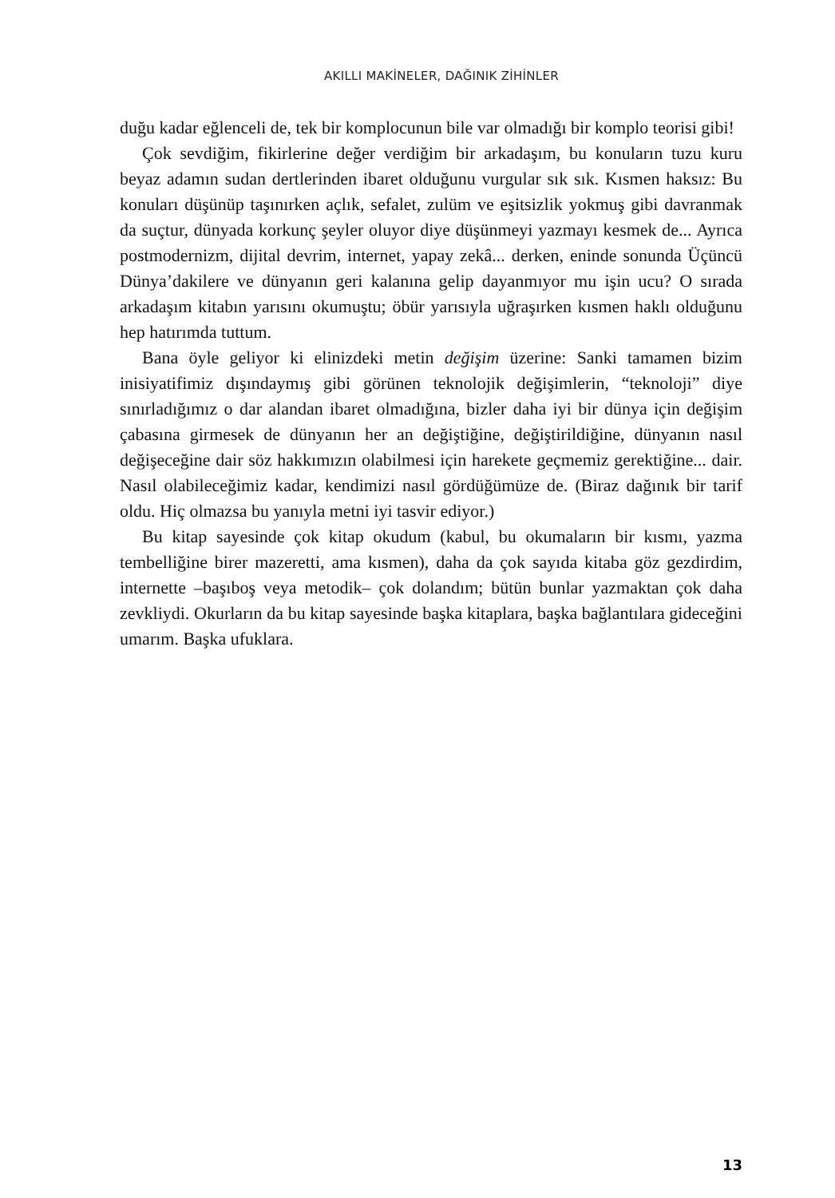AKILLI MAKİNELER, DAĞINIK ZİHİNLER
duğu kadar eğlenceli de, tek bir komplocunun bile var olmadığı bir komplo teorisi gibi!
Çok sevdiğim, fikirlerine değer verdiğim bir arkadaşım, bu konuların tuzu kuru beyaz adamın sudan dertlerinden ibaret olduğunu vurgular sık sık. Kısmen haksız: Bu konuları düşünüp taşınırken açlık, sefalet, zulüm ve eşitsizlik yokmuş gibi davranmak da suçtur, dünyada korkunç şeyler oluyor diye düşünmeyi yazmayı kesmek de... Ayrıca postmodernizm, dijital devrim, internet, yapay zekâ... derken, eninde sonunda Üçüncü Dünya’dakilere ve dünyanın geri kalanına gelip dayanmıyor mu işin ucu? O sırada arkadaşım kitabın yarısını okumuştu; öbür yarısıyla uğraşırken kısmen haklı olduğunu hep hatırımda tuttum.
Bana öyle geliyor ki elinizdeki metin değişim üzerine: Sanki tamamen bizim inisiyatifimiz dışındaymış gibi görünen teknolojik değişimlerin, “teknoloji” diye sınırladığımız o dar alandan ibaret olmadığına, bizler daha iyi bir dünya için değişim çabasına girmesek de dünyanın her an değiştiğine, değiştirildiğine, dünyanın nasıl değişeceğine dair söz hakkımızın olabilmesi için harekete geçmemiz gerektiğine... dair. Nasıl olabileceğimiz kadar, kendimizi nasıl gördüğümüze de. (Biraz dağınık bir tarif oldu. Hiç olmazsa bu yanıyla metni iyi tasvir ediyor.)
Bu kitap sayesinde çok kitap okudum (kabul, bu okumaların bir kısmı, yazma tembelliğine birer mazeretti, ama kısmen), daha da çok sayıda kitaba göz gezdirdim, internette –başıboş veya metodik– çok dolandım; bütün bunlar yazmaktan çok daha zevkliydi. Okurların da bu kitap sayesinde başka kitaplara, başka bağlantılara gideceğini umarım. Başka ufuklara.
13